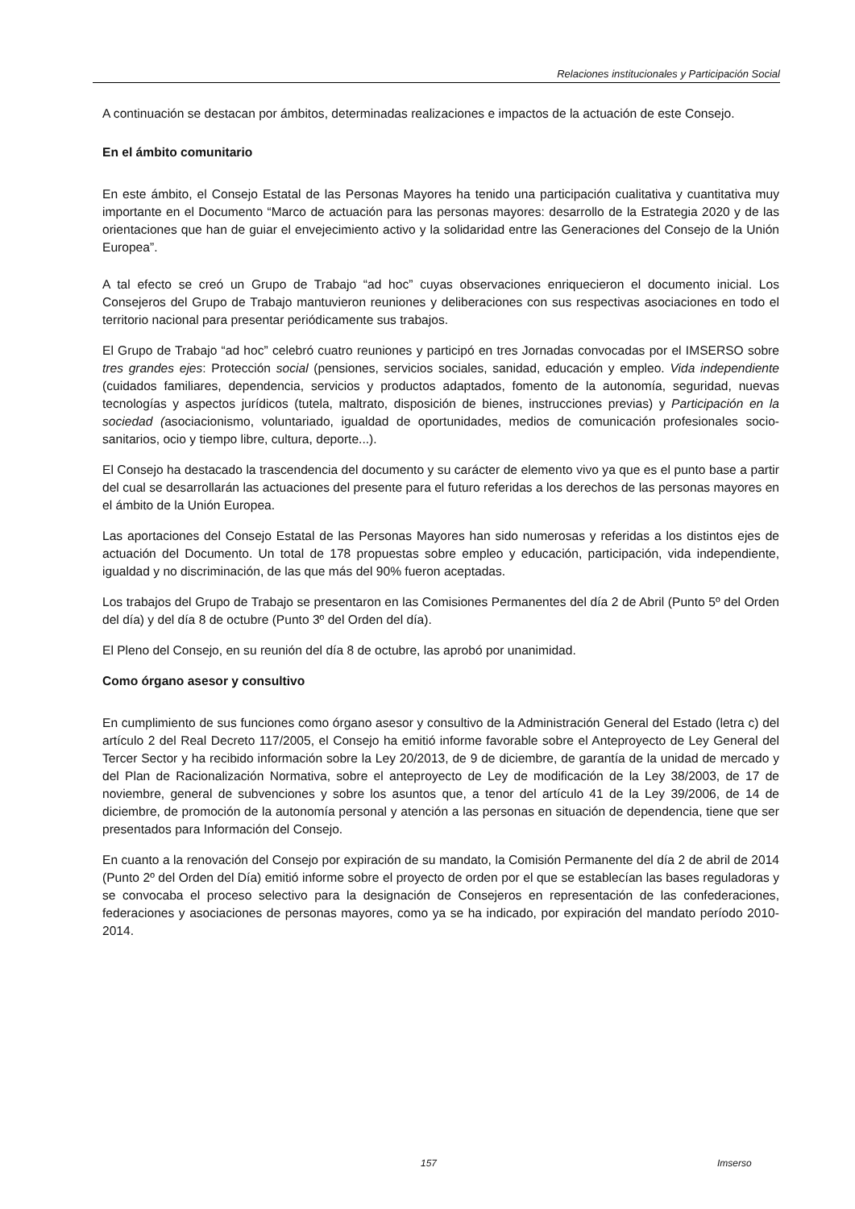Relaciones institucionales y Participación Social
A continuación se destacan por ámbitos, determinadas realizaciones e impactos de la actuación de este Consejo.
En el ámbito comunitario
En este ámbito, el Consejo Estatal de las Personas Mayores ha tenido una participación cualitativa y cuantitativa muy importante en el Documento “Marco de actuación para las personas mayores: desarrollo de la Estrategia 2020 y de las orientaciones que han de guiar el envejecimiento activo y la solidaridad entre las Generaciones del Consejo de la Unión Europea”.
A tal efecto se creó un Grupo de Trabajo “ad hoc” cuyas observaciones enriquecieron el documento inicial. Los Consejeros del Grupo de Trabajo mantuvieron reuniones y deliberaciones con sus respectivas asociaciones en todo el territorio nacional para presentar periódicamente sus trabajos.
El Grupo de Trabajo “ad hoc” celebró cuatro reuniones y participó en tres Jornadas convocadas por el IMSERSO sobre tres grandes ejes: Protección social (pensiones, servicios sociales, sanidad, educación y empleo. Vida independiente (cuidados familiares, dependencia, servicios y productos adaptados, fomento de la autonomía, seguridad, nuevas tecnologías y aspectos jurídicos (tutela, maltrato, disposición de bienes, instrucciones previas) y Participación en la sociedad (asociacionismo, voluntariado, igualdad de oportunidades, medios de comunicación profesionales socio-sanitarios, ocio y tiempo libre, cultura, deporte...).
El Consejo ha destacado la trascendencia del documento y su carácter de elemento vivo ya que es el punto base a partir del cual se desarrollarán las actuaciones del presente para el futuro referidas a los derechos de las personas mayores en el ámbito de la Unión Europea.
Las aportaciones del Consejo Estatal de las Personas Mayores han sido numerosas y referidas a los distintos ejes de actuación del Documento. Un total de 178 propuestas sobre empleo y educación, participación, vida independiente, igualdad y no discriminación, de las que más del 90% fueron aceptadas.
Los trabajos del Grupo de Trabajo se presentaron en las Comisiones Permanentes del día 2 de Abril (Punto 5º del Orden del día) y del día 8 de octubre (Punto 3º del Orden del día).
El Pleno del Consejo, en su reunión del día 8 de octubre, las aprobó por unanimidad.
Como órgano asesor y consultivo
En cumplimiento de sus funciones como órgano asesor y consultivo de la Administración General del Estado (letra c) del artículo 2 del Real Decreto 117/2005, el Consejo ha emitió informe favorable sobre el Anteproyecto de Ley General del Tercer Sector y ha recibido información sobre la Ley 20/2013, de 9 de diciembre, de garantía de la unidad de mercado y del Plan de Racionalización Normativa, sobre el anteproyecto de Ley de modificación de la Ley 38/2003, de 17 de noviembre, general de subvenciones y sobre los asuntos que, a tenor del artículo 41 de la Ley 39/2006, de 14 de diciembre, de promoción de la autonomía personal y atención a las personas en situación de dependencia, tiene que ser presentados para Información del Consejo.
En cuanto a la renovación del Consejo por expiración de su mandato, la Comisión Permanente del día 2 de abril de 2014 (Punto 2º del Orden del Día) emitió informe sobre el proyecto de orden por el que se establecían las bases reguladoras y se convocaba el proceso selectivo para la designación de Consejeros en representación de las confederaciones, federaciones y asociaciones de personas mayores, como ya se ha indicado, por expiración del mandato período 2010-2014.
157 Imserso